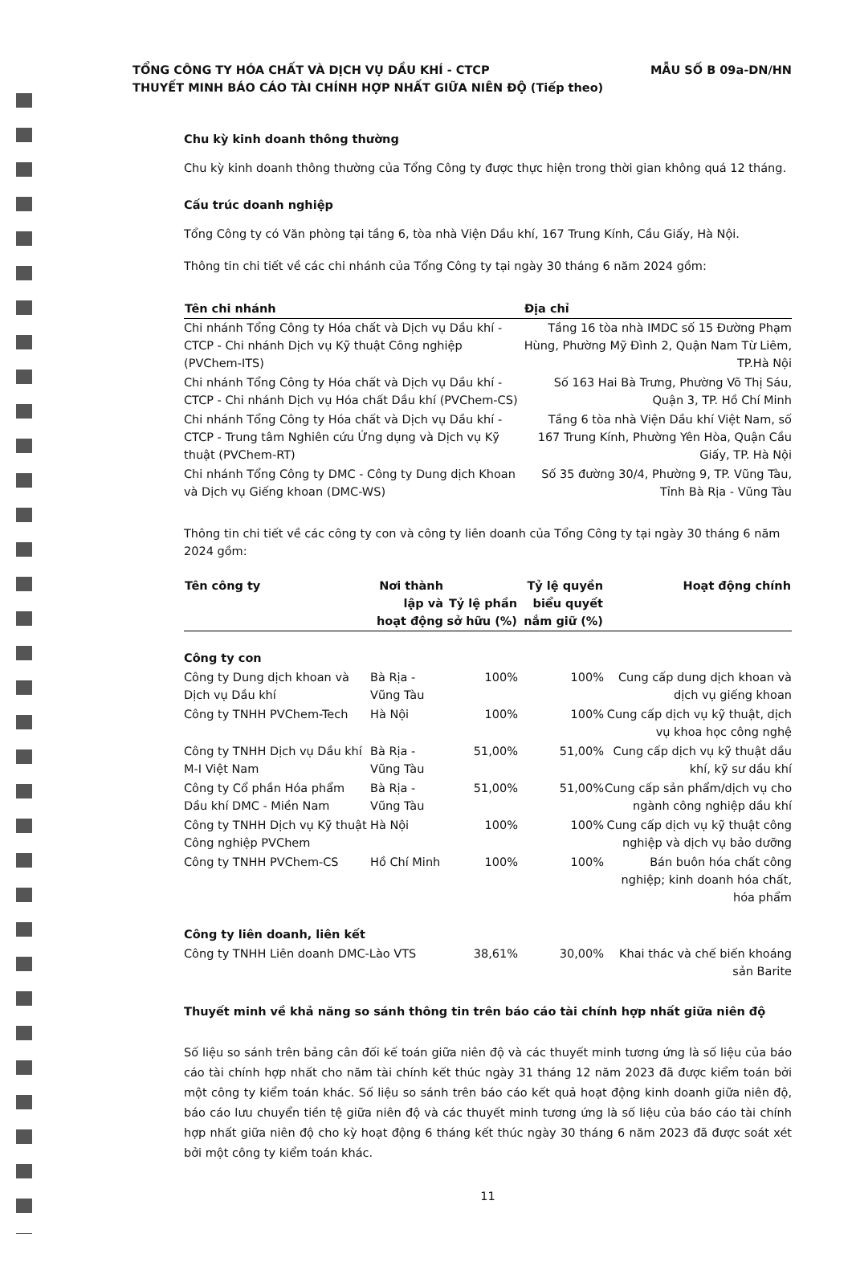TỔNG CÔNG TY HÓA CHẤT VÀ DỊCH VỤ DẦU KHÍ - CTCP
THUYẾT MINH BÁO CÁO TÀI CHÍNH HỢP NHẤT GIỮA NIÊN ĐỘ (Tiếp theo)
MẪU SỐ B 09a-DN/HN
Chu kỳ kinh doanh thông thường
Chu kỳ kinh doanh thông thường của Tổng Công ty được thực hiện trong thời gian không quá 12 tháng.
Cấu trúc doanh nghiệp
Tổng Công ty có Văn phòng tại tầng 6, tòa nhà Viện Dầu khí, 167 Trung Kính, Cầu Giấy, Hà Nội.
Thông tin chi tiết về các chi nhánh của Tổng Công ty tại ngày 30 tháng 6 năm 2024 gồm:
| Tên chi nhánh | Địa chỉ |
| --- | --- |
| Chi nhánh Tổng Công ty Hóa chất và Dịch vụ Dầu khí - CTCP - Chi nhánh Dịch vụ Kỹ thuật Công nghiệp (PVChem-ITS) | Tầng 16 tòa nhà IMDC số 15 Đường Phạm Hùng, Phường Mỹ Đình 2, Quận Nam Từ Liêm, TP.Hà Nội |
| Chi nhánh Tổng Công ty Hóa chất và Dịch vụ Dầu khí - CTCP - Chi nhánh Dịch vụ Hóa chất Dầu khí (PVChem-CS) | Số 163 Hai Bà Trưng, Phường Võ Thị Sáu, Quận 3, TP. Hồ Chí Minh |
| Chi nhánh Tổng Công ty Hóa chất và Dịch vụ Dầu khí - CTCP - Trung tâm Nghiên cứu Ứng dụng và Dịch vụ Kỹ thuật (PVChem-RT) | Tầng 6 tòa nhà Viện Dầu khí Việt Nam, số 167 Trung Kính, Phường Yên Hòa, Quận Cầu Giấy, TP. Hà Nội |
| Chi nhánh Tổng Công ty DMC - Công ty Dung dịch Khoan và Dịch vụ Giếng khoan (DMC-WS) | Số 35 đường 30/4, Phường 9, TP. Vũng Tàu, Tỉnh Bà Rịa - Vũng Tàu |
Thông tin chi tiết về các công ty con và công ty liên doanh của Tổng Công ty tại ngày 30 tháng 6 năm 2024 gồm:
| Tên công ty | Nơi thành lập và hoạt động | Tỷ lệ phần sở hữu (%) | Tỷ lệ quyền biểu quyết nắm giữ (%) | Hoạt động chính |
| --- | --- | --- | --- | --- |
| Công ty con | | | | |
| Công ty Dung dịch khoan và Dịch vụ Dầu khí | Bà Rịa - Vũng Tàu | 100% | 100% | Cung cấp dung dịch khoan và dịch vụ giếng khoan |
| Công ty TNHH PVChem-Tech | Hà Nội | 100% | 100% | Cung cấp dịch vụ kỹ thuật, dịch vụ khoa học công nghệ |
| Công ty TNHH Dịch vụ Dầu khí M-I Việt Nam | Bà Rịa - Vũng Tàu | 51,00% | 51,00% | Cung cấp dịch vụ kỹ thuật dầu khí, kỹ sư dầu khí |
| Công ty Cổ phần Hóa phẩm Dầu khí DMC - Miền Nam | Bà Rịa - Vũng Tàu | 51,00% | 51,00% | Cung cấp sản phẩm/dịch vụ cho ngành công nghiệp dầu khí |
| Công ty TNHH Dịch vụ Kỹ thuật Công nghiệp PVChem | Hà Nội | 100% | 100% | Cung cấp dịch vụ kỹ thuật công nghiệp và dịch vụ bảo dưỡng |
| Công ty TNHH PVChem-CS | Hồ Chí Minh | 100% | 100% | Bán buôn hóa chất công nghiệp; kinh doanh hóa chất, hóa phẩm |
| Công ty liên doanh, liên kết | | | | |
| Công ty TNHH Liên doanh DMC-Lào VTS | | 38,61% | 30,00% | Khai thác và chế biến khoáng sản Barite |
Thuyết minh về khả năng so sánh thông tin trên báo cáo tài chính hợp nhất giữa niên độ
Số liệu so sánh trên bảng cân đối kế toán giữa niên độ và các thuyết minh tương ứng là số liệu của báo cáo tài chính hợp nhất cho năm tài chính kết thúc ngày 31 tháng 12 năm 2023 đã được kiểm toán bởi một công ty kiểm toán khác. Số liệu so sánh trên báo cáo kết quả hoạt động kinh doanh giữa niên độ, báo cáo lưu chuyển tiền tệ giữa niên độ và các thuyết minh tương ứng là số liệu của báo cáo tài chính hợp nhất giữa niên độ cho kỳ hoạt động 6 tháng kết thúc ngày 30 tháng 6 năm 2023 đã được soát xét bởi một công ty kiểm toán khác.
11